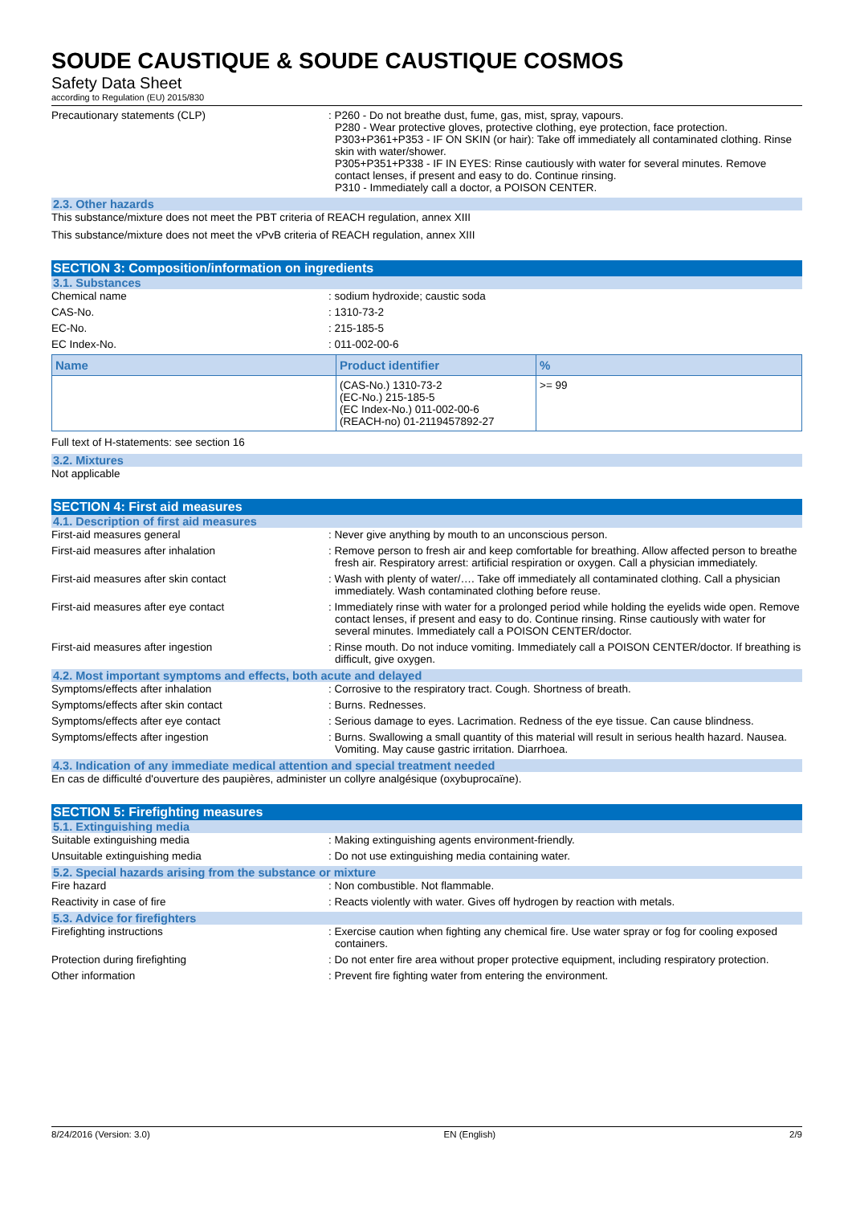SOUDE CAUSTIQUE & SOUDE CAUSTIQUE COSMOS
Safety Data Sheet
according to Regulation (EU) 2015/830
Precautionary statements (CLP) : P260 - Do not breathe dust, fume, gas, mist, spray, vapours.
P280 - Wear protective gloves, protective clothing, eye protection, face protection.
P303+P361+P353 - IF ON SKIN (or hair): Take off immediately all contaminated clothing. Rinse skin with water/shower.
P305+P351+P338 - IF IN EYES: Rinse cautiously with water for several minutes. Remove contact lenses, if present and easy to do. Continue rinsing.
P310 - Immediately call a doctor, a POISON CENTER.
2.3. Other hazards
This substance/mixture does not meet the PBT criteria of REACH regulation, annex XIII
This substance/mixture does not meet the vPvB criteria of REACH regulation, annex XIII
SECTION 3: Composition/information on ingredients
3.1. Substances
Chemical name : sodium hydroxide; caustic soda
CAS-No. : 1310-73-2
EC-No. : 215-185-5
EC Index-No. : 011-002-00-6
| Name | Product identifier | % |
| --- | --- | --- |
| | (CAS-No.) 1310-73-2 (EC-No.) 215-185-5 (EC Index-No.) 011-002-00-6 (REACH-no) 01-2119457892-27 | >= 99 |
Full text of H-statements: see section 16
3.2. Mixtures
Not applicable
SECTION 4: First aid measures
4.1. Description of first aid measures
First-aid measures general : Never give anything by mouth to an unconscious person.
First-aid measures after inhalation : Remove person to fresh air and keep comfortable for breathing. Allow affected person to breathe fresh air. Respiratory arrest: artificial respiration or oxygen. Call a physician immediately.
First-aid measures after skin contact : Wash with plenty of water/…. Take off immediately all contaminated clothing. Call a physician immediately. Wash contaminated clothing before reuse.
First-aid measures after eye contact : Immediately rinse with water for a prolonged period while holding the eyelids wide open. Remove contact lenses, if present and easy to do. Continue rinsing. Rinse cautiously with water for several minutes. Immediately call a POISON CENTER/doctor.
First-aid measures after ingestion : Rinse mouth. Do not induce vomiting. Immediately call a POISON CENTER/doctor. If breathing is difficult, give oxygen.
4.2. Most important symptoms and effects, both acute and delayed
Symptoms/effects after inhalation : Corrosive to the respiratory tract. Cough. Shortness of breath.
Symptoms/effects after skin contact : Burns. Rednesses.
Symptoms/effects after eye contact : Serious damage to eyes. Lacrimation. Redness of the eye tissue. Can cause blindness.
Symptoms/effects after ingestion : Burns. Swallowing a small quantity of this material will result in serious health hazard. Nausea. Vomiting. May cause gastric irritation. Diarrhoea.
4.3. Indication of any immediate medical attention and special treatment needed
En cas de difficulté d'ouverture des paupières, administer un collyre analgésique (oxybuprocaïne).
SECTION 5: Firefighting measures
5.1. Extinguishing media
Suitable extinguishing media : Making extinguishing agents environment-friendly.
Unsuitable extinguishing media : Do not use extinguishing media containing water.
5.2. Special hazards arising from the substance or mixture
Fire hazard : Non combustible. Not flammable.
Reactivity in case of fire : Reacts violently with water. Gives off hydrogen by reaction with metals.
5.3. Advice for firefighters
Firefighting instructions : Exercise caution when fighting any chemical fire. Use water spray or fog for cooling exposed containers.
Protection during firefighting : Do not enter fire area without proper protective equipment, including respiratory protection.
Other information : Prevent fire fighting water from entering the environment.
8/24/2016 (Version: 3.0) EN (English) 2/9